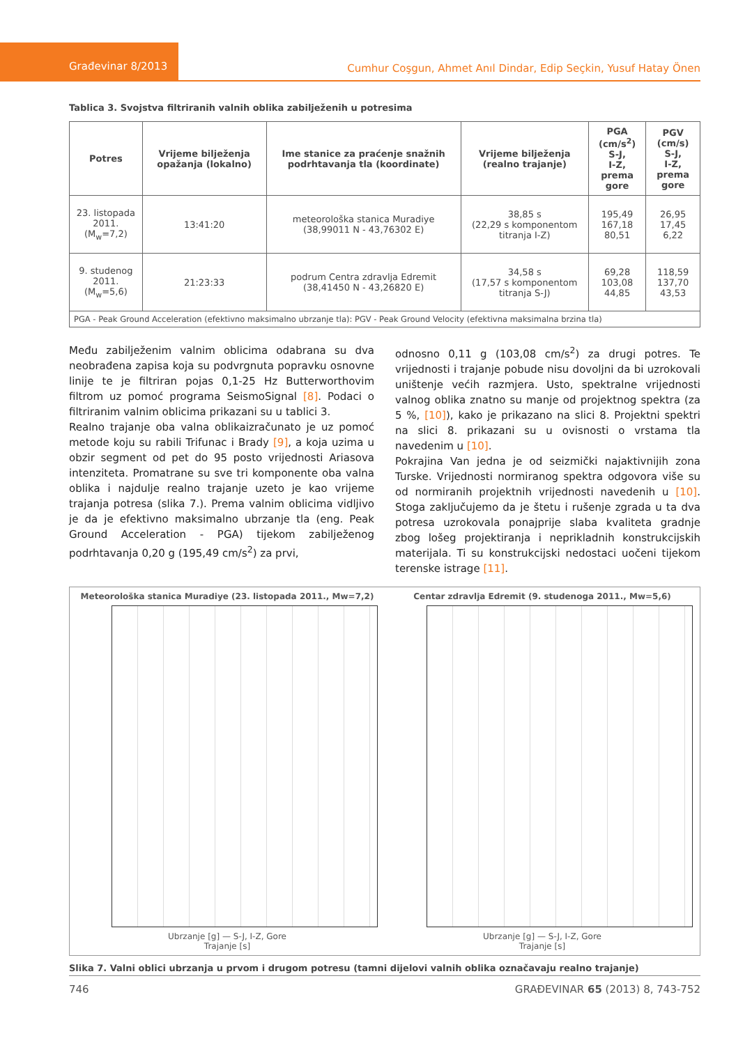Građevinar 8/2013
Cumhur Coşgun, Ahmet Anıl Dindar, Edip Seçkin, Yusuf Hatay Önen
Tablica 3. Svojstva filtriranih valnih oblika zabilježenih u potresima
| Potres | Vrijeme bilježenja opažanja (lokalno) | Ime stanice za praćenje snažnih podrhtavanja tla (koordinate) | Vrijeme bilježenja (realno trajanje) | PGA (cm/s<sup>2</sup>) S-J, I-Z, prema gore | PGV (cm/s) S-J, I-Z, prema gore |
| --- | --- | --- | --- | --- | --- |
| 23. listopada 2011. (M<sub>w</sub>=7,2) | 13:41:20 | meteorološka stanica Muradiye (38,99011 N - 43,76302 E) | 38,85 s (22,29 s komponentom titranja I-Z) | 195,49 167,18 80,51 | 26,95 17,45 6,22 |
| 9. studenog 2011. (M<sub>w</sub>=5,6) | 21:23:33 | podrum Centra zdravlja Edremit (38,41450 N - 43,26820 E) | 34,58 s (17,57 s komponentom titranja S-J) | 69,28 103,08 44,85 | 118,59 137,70 43,53 |
| PGA - Peak Ground Acceleration (efektivno maksimalno ubrzanje tla): PGV - Peak Ground Velocity (efektivna maksimalna brzina tla) | | | | | |
Među zabilježenim valnim oblicima odabrana su dva neobrađena zapisa koja su podvrgnuta popravku osnovne linije te je filtriran pojas 0,1-25 Hz Butterworthovim filtrom uz pomoć programa SeismoSignal [8]. Podaci o filtriranim valnim oblicima prikazani su u tablici 3.
Realno trajanje oba valna oblikaizračunato je uz pomoć metode koju su rabili Trifunac i Brady [9], a koja uzima u obzir segment od pet do 95 posto vrijednosti Ariasova intenziteta. Promatrane su sve tri komponente oba valna oblika i najdulje realno trajanje uzeto je kao vrijeme trajanja potresa (slika 7.). Prema valnim oblicima vidljivo je da je efektivno maksimalno ubrzanje tla (eng. Peak Ground Acceleration - PGA) tijekom zabilježenog podrhtavanja 0,20 g (195,49 cm/s<sup>2</sup>) za prvi,
odnosno 0,11 g (103,08 cm/s<sup>2</sup>) za drugi potres. Te vrijednosti i trajanje pobude nisu dovoljni da bi uzrokovali uništenje većih razmjera. Usto, spektralne vrijednosti valnog oblika znatno su manje od projektnog spektra (za 5 %, [10]), kako je prikazano na slici 8. Projektni spektri na slici 8. prikazani su u ovisnosti o vrstama tla navedenim u [10].
Pokrajina Van jedna je od seizmički najaktivnijih zona Turske. Vrijednosti normiranog spektra odgovora više su od normiranih projektnih vrijednosti navedenih u [10]. Stoga zaključujemo da je štetu i rušenje zgrada u ta dva potresa uzrokovala ponajprije slaba kvaliteta gradnje zbog lošeg projektiranja i neprikladnih konstrukcijskih materijala. Ti su konstrukcijski nedostaci uočeni tijekom terenske istrage [11].
Meteorološka stanica Muradiye (23. listopada 2011., Mw=7,2)
Ubrzanje [g] — S-J, I-Z, Gore
Trajanje [s]
Centar zdravlja Edremit (9. studenoga 2011., Mw=5,6)
Ubrzanje [g] — S-J, I-Z, Gore
Trajanje [s]
Slika 7. Valni oblici ubrzanja u prvom i drugom potresu (tamni dijelovi valnih oblika označavaju realno trajanje)
746 GRAĐEVINAR 65 (2013) 8, 743-752